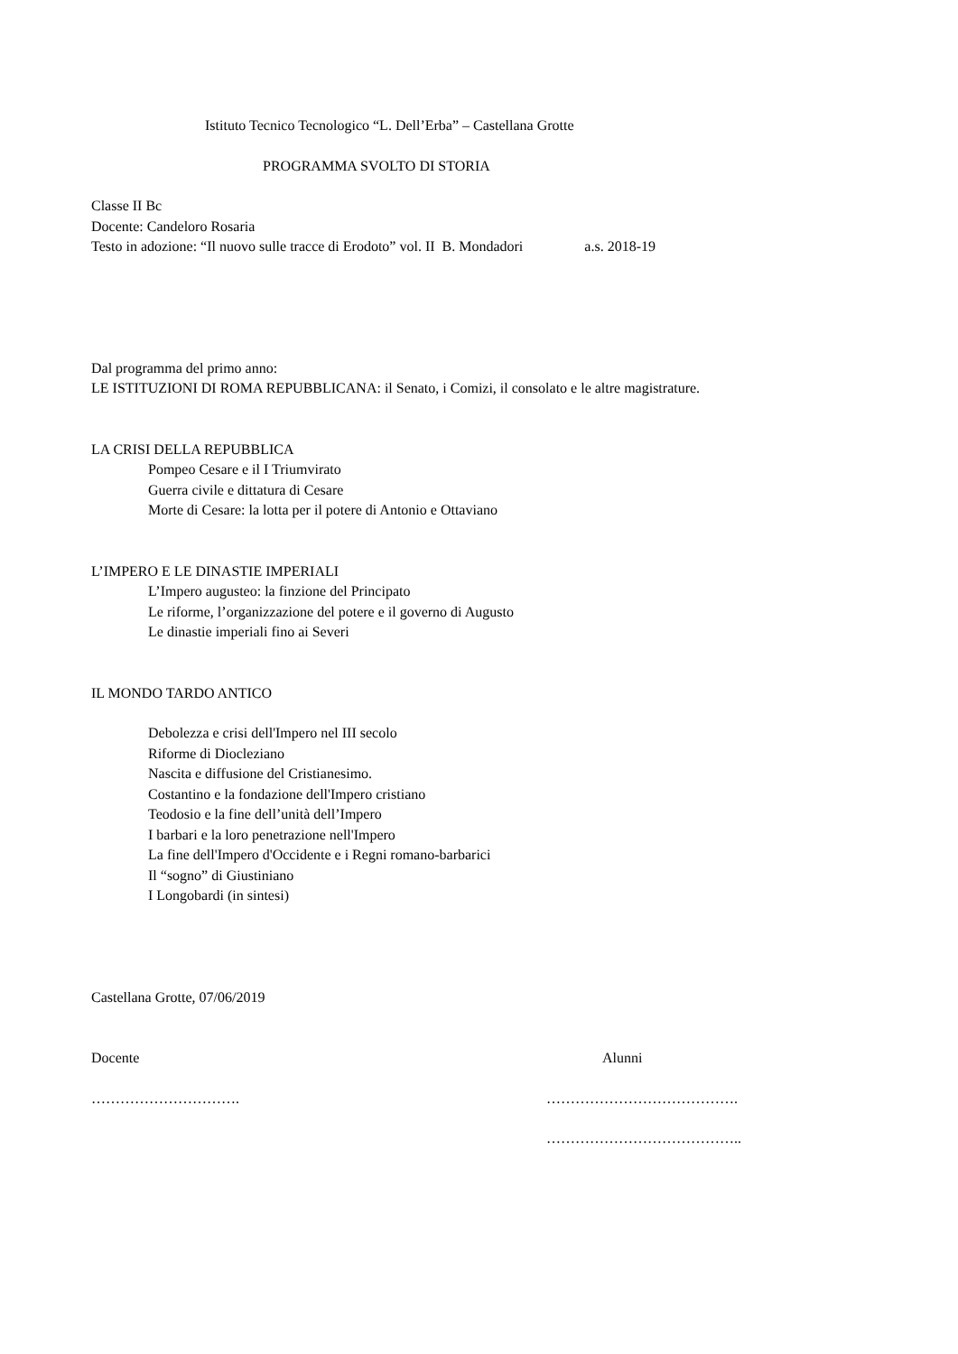Istituto Tecnico Tecnologico “L. Dell’Erba” – Castellana Grotte
PROGRAMMA SVOLTO DI STORIA
Classe II Bc
Docente: Candeloro Rosaria
Testo in adozione: “Il nuovo sulle tracce di Erodoto” vol. II B. Mondadori a.s. 2018-19
Dal programma del primo anno:
LE ISTITUZIONI DI ROMA REPUBBLICANA: il Senato, i Comizi, il consolato e le altre magistrature.
LA CRISI DELLA REPUBBLICA
Pompeo Cesare e il I Triumvirato
Guerra civile e dittatura di Cesare
Morte di Cesare: la lotta per il potere di Antonio e Ottaviano
L’IMPERO E LE DINASTIE IMPERIALI
L’Impero augusteo: la finzione del Principato
Le riforme, l’organizzazione del potere e il governo di Augusto
Le dinastie imperiali fino ai Severi
IL MONDO TARDO ANTICO
Debolezza e crisi dell'Impero nel III secolo
Riforme di Diocleziano
Nascita e diffusione del Cristianesimo.
Costantino e la fondazione dell'Impero cristiano
Teodosio e la fine dell’unità dell’Impero
I barbari e la loro penetrazione nell'Impero
La fine dell'Impero d'Occidente e i Regni romano-barbarici
Il “sogno” di Giustiniano
I Longobardi (in sintesi)
Castellana Grotte, 07/06/2019
Docente Alunni
…………………………. ………………………………….
…………………………………..